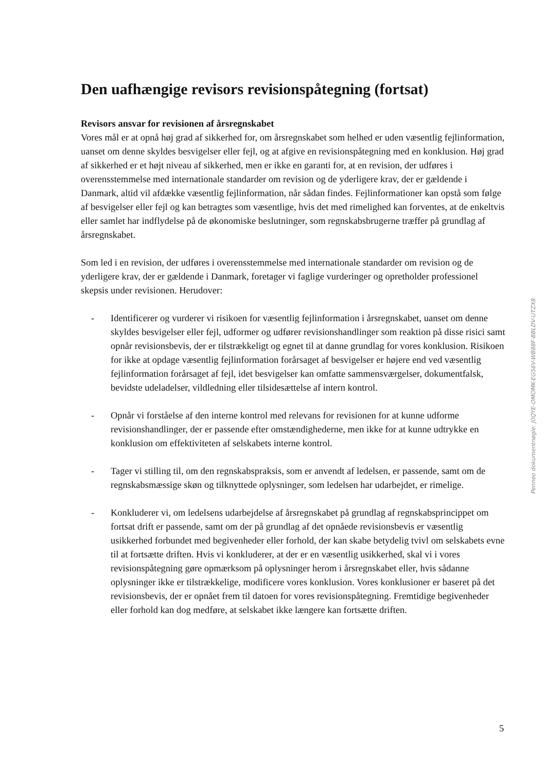Den uafhængige revisors revisionspåtegning (fortsat)
Revisors ansvar for revisionen af årsregnskabet
Vores mål er at opnå høj grad af sikkerhed for, om årsregnskabet som helhed er uden væsentlig fejlinformation, uanset om denne skyldes besvigelser eller fejl, og at afgive en revisionspåtegning med en konklusion. Høj grad af sikkerhed er et højt niveau af sikkerhed, men er ikke en garanti for, at en revision, der udføres i overensstemmelse med internationale standarder om revision og de yderligere krav, der er gældende i Danmark, altid vil afdække væsentlig fejlinformation, når sådan findes. Fejlinformationer kan opstå som følge af besvigelser eller fejl og kan betragtes som væsentlige, hvis det med rimelighed kan forventes, at de enkeltvis eller samlet har indflydelse på de økonomiske beslutninger, som regnskabsbrugerne træffer på grundlag af årsregnskabet.
Som led i en revision, der udføres i overensstemmelse med internationale standarder om revision og de yderligere krav, der er gældende i Danmark, foretager vi faglige vurderinger og opretholder professionel skepsis under revisionen. Herudover:
- Identificerer og vurderer vi risikoen for væsentlig fejlinformation i årsregnskabet, uanset om denne skyldes besvigelser eller fejl, udformer og udfører revisionshandlinger som reaktion på disse risici samt opnår revisionsbevis, der er tilstrækkeligt og egnet til at danne grundlag for vores konklusion. Risikoen for ikke at opdage væsentlig fejlinformation forårsaget af besvigelser er højere end ved væsentlig fejlinformation forårsaget af fejl, idet besvigelser kan omfatte sammensværgelser, dokumentfalsk, bevidste udeladelser, vildledning eller tilsidesættelse af intern kontrol.
- Opnår vi forståelse af den interne kontrol med relevans for revisionen for at kunne udforme revisionshandlinger, der er passende efter omstændighederne, men ikke for at kunne udtrykke en konklusion om effektiviteten af selskabets interne kontrol.
- Tager vi stilling til, om den regnskabspraksis, som er anvendt af ledelsen, er passende, samt om de regnskabsmæssige skøn og tilknyttede oplysninger, som ledelsen har udarbejdet, er rimelige.
- Konkluderer vi, om ledelsens udarbejdelse af årsregnskabet på grundlag af regnskabsprincippet om fortsat drift er passende, samt om der på grundlag af det opnåede revisionsbevis er væsentlig usikkerhed forbundet med begivenheder eller forhold, der kan skabe betydelig tvivl om selskabets evne til at fortsætte driften. Hvis vi konkluderer, at der er en væsentlig usikkerhed, skal vi i vores revisionspåtegning gøre opmærksom på oplysninger herom i årsregnskabet eller, hvis sådanne oplysninger ikke er tilstrækkelige, modificere vores konklusion. Vores konklusioner er baseret på det revisionsbevis, der er opnået frem til datoen for vores revisionspåtegning. Fremtidige begivenheder eller forhold kan dog medføre, at selskabet ikke længere kan fortsætte driften.
Penneo dokumentnøgle: J0QYE-OMOMK-EG56V-WB88F-BBLDV-UTZX8
5